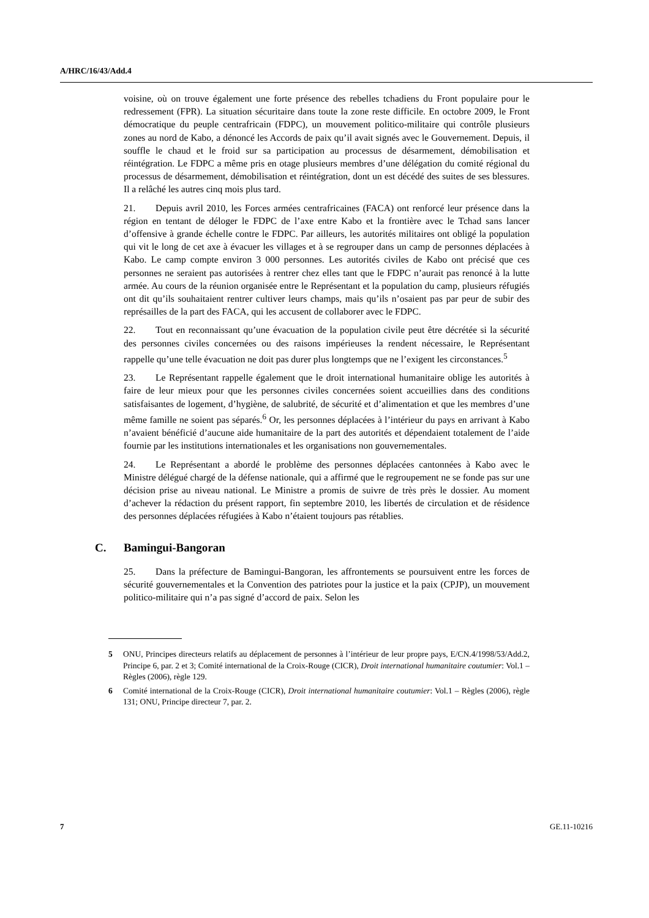A/HRC/16/43/Add.4
voisine, où on trouve également une forte présence des rebelles tchadiens du Front populaire pour le redressement (FPR). La situation sécuritaire dans toute la zone reste difficile. En octobre 2009, le Front démocratique du peuple centrafricain (FDPC), un mouvement politico-militaire qui contrôle plusieurs zones au nord de Kabo, a dénoncé les Accords de paix qu’il avait signés avec le Gouvernement. Depuis, il souffle le chaud et le froid sur sa participation au processus de désarmement, démobilisation et réintégration. Le FDPC a même pris en otage plusieurs membres d’une délégation du comité régional du processus de désarmement, démobilisation et réintégration, dont un est décédé des suites de ses blessures. Il a relâché les autres cinq mois plus tard.
21. Depuis avril 2010, les Forces armées centrafricaines (FACA) ont renforcé leur présence dans la région en tentant de déloger le FDPC de l’axe entre Kabo et la frontière avec le Tchad sans lancer d’offensive à grande échelle contre le FDPC. Par ailleurs, les autorités militaires ont obligé la population qui vit le long de cet axe à évacuer les villages et à se regrouper dans un camp de personnes déplacées à Kabo. Le camp compte environ 3 000 personnes. Les autorités civiles de Kabo ont précisé que ces personnes ne seraient pas autorisées à rentrer chez elles tant que le FDPC n’aurait pas renoncé à la lutte armée. Au cours de la réunion organisée entre le Représentant et la population du camp, plusieurs réfugiés ont dit qu’ils souhaitaient rentrer cultiver leurs champs, mais qu’ils n’osaient pas par peur de subir des représailles de la part des FACA, qui les accusent de collaborer avec le FDPC.
22. Tout en reconnaissant qu’une évacuation de la population civile peut être décrétée si la sécurité des personnes civiles concernées ou des raisons impérieuses la rendent nécessaire, le Représentant rappelle qu’une telle évacuation ne doit pas durer plus longtemps que ne l’exigent les circonstances.<sup>5</sup>
23. Le Représentant rappelle également que le droit international humanitaire oblige les autorités à faire de leur mieux pour que les personnes civiles concernées soient accueillies dans des conditions satisfaisantes de logement, d’hygiène, de salubrité, de sécurité et d’alimentation et que les membres d’une même famille ne soient pas séparés.<sup>6</sup> Or, les personnes déplacées à l’intérieur du pays en arrivant à Kabo n’avaient bénéficié d’aucune aide humanitaire de la part des autorités et dépendaient totalement de l’aide fournie par les institutions internationales et les organisations non gouvernementales.
24. Le Représentant a abordé le problème des personnes déplacées cantonnées à Kabo avec le Ministre délégué chargé de la défense nationale, qui a affirmé que le regroupement ne se fonde pas sur une décision prise au niveau national. Le Ministre a promis de suivre de très près le dossier. Au moment d’achever la rédaction du présent rapport, fin septembre 2010, les libertés de circulation et de résidence des personnes déplacées réfugiées à Kabo n’étaient toujours pas rétablies.
C. Bamingui-Bangoran
25. Dans la préfecture de Bamingui-Bangoran, les affrontements se poursuivent entre les forces de sécurité gouvernementales et la Convention des patriotes pour la justice et la paix (CPJP), un mouvement politico-militaire qui n’a pas signé d’accord de paix. Selon les
5 ONU, Principes directeurs relatifs au déplacement de personnes à l’intérieur de leur propre pays, E/CN.4/1998/53/Add.2, Principe 6, par. 2 et 3; Comité international de la Croix-Rouge (CICR), Droit international humanitaire coutumier: Vol.1 – Règles (2006), règle 129.
6 Comité international de la Croix-Rouge (CICR), Droit international humanitaire coutumier: Vol.1 – Règles (2006), règle 131; ONU, Principe directeur 7, par. 2.
7 GE.11-10216